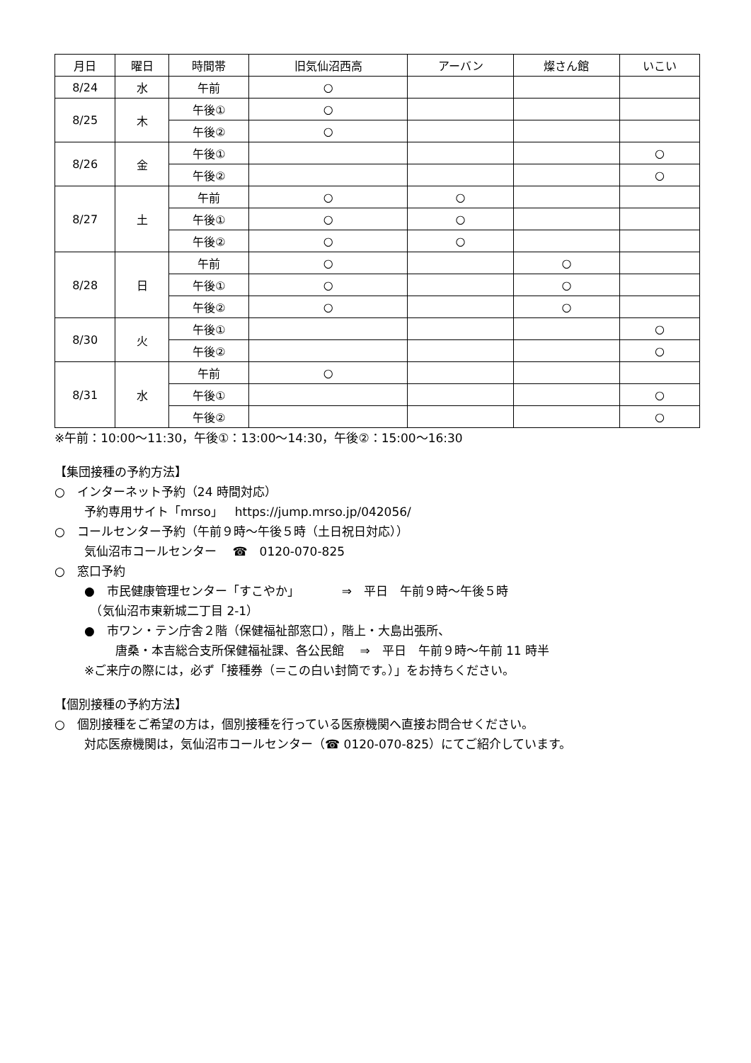| 月日 | 曜日 | 時間帯 | 旧気仙沼西高 | アーバン | 燦さん館 | いこい |
| --- | --- | --- | --- | --- | --- | --- |
| 8/24 | 水 | 午前 | ○ | | | |
| 8/25 | 木 | 午後① | ○ | | | |
| | | 午後② | ○ | | | |
| 8/26 | 金 | 午後① | | | | ○ |
| | | 午後② | | | | ○ |
| 8/27 | 土 | 午前 | ○ | ○ | | |
| | | 午後① | ○ | ○ | | |
| | | 午後② | ○ | ○ | | |
| 8/28 | 日 | 午前 | ○ | | ○ | |
| | | 午後① | ○ | | ○ | |
| | | 午後② | ○ | | ○ | |
| 8/30 | 火 | 午後① | | | | ○ |
| | | 午後② | | | | ○ |
| 8/31 | 水 | 午前 | ○ | | | |
| | | 午後① | | | | ○ |
| | | 午後② | | | | ○ |
※午前：10:00～11:30，午後①：13:00～14:30，午後②：15:00～16:30
【集団接種の予約方法】
○　インターネット予約（24 時間対応）
予約専用サイト「mrso」　https://jump.mrso.jp/042056/
○　コールセンター予約（午前９時～午後５時（土日祝日対応））
気仙沼市コールセンター　 ☎　0120-070-825
○　窓口予約
●　市民健康管理センター「すこやか」　　　　⇒　平日　午前９時～午後５時
　（気仙沼市東新城二丁目 2-1）
●　市ワン・テン庁舎２階（保健福祉部窓口），階上・大島出張所、
唐桑・本吉総合支所保健福祉課、各公民館　 ⇒　平日　午前９時～午前 11 時半
※ご来庁の際には，必ず「接種券（＝この白い封筒です。）」をお持ちください。
【個別接種の予約方法】
○　個別接種をご希望の方は，個別接種を行っている医療機関へ直接お問合せください。
対応医療機関は，気仙沼市コールセンター（☎ 0120-070-825）にてご紹介しています。